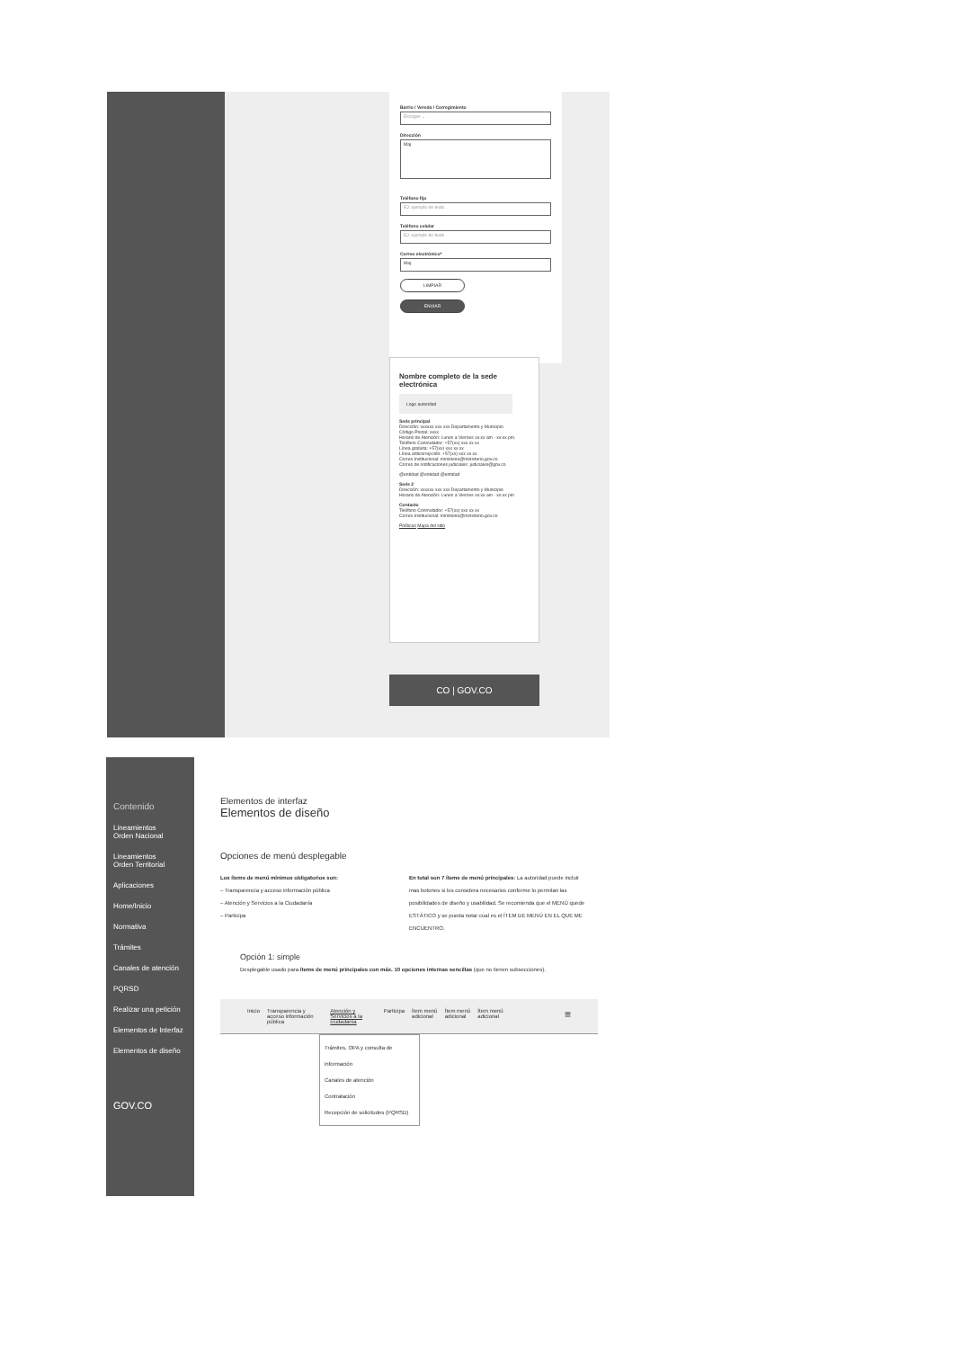Barrio / Vereda / Corregimiento
Escoger ⌄
Dirección
Maj
Teléfono fijo
EJ: ejemplo de texto
Teléfono celular
EJ: ejemplo de texto
Correo electrónico*
Maj
LIMPIAR
ENVIAR
Nombre completo de la sede electrónica
Logo autoridad
Sede principal
Dirección: xxxxxx xxx xxx Departamento y Municipio
Código Postal: xxxx
Horario de Atención: Lunes a Viernes xx:xx am - xx:xx pm.
Teléfono Conmutador: +57(xx) xxx xx xx
Línea gratuita: +57(xx) xxx xx xx
Línea anticorrupción: +57(xx) xxx xx xx
Correo Institucional: ministerio@ministerio.gov.co
Correo de notificaciones judiciales: judiciales@gov.co
@entidad @entidad @entidad
Sede 2
Dirección: xxxxxx xxx xxx Departamento y Municipio
Horario de Atención: Lunes a Viernes xx:xx am - xx:xx pm
Contacto
Teléfono Conmutador: +57(xx) xxx xx xx
Correo Institucional: ministerio@ministerio.gov.co
Políticas Mapa del sitio
CO | GOV.CO
Contenido
Lineamientos
Orden Nacional
Lineamientos
Orden Territorial
Aplicaciones
Home/Inicio
Normativa
Trámites
Canales de atención
PQRSD
Realizar una petición
Elementos de Interfaz
Elementos de diseño
GOV.CO
Elementos de interfaz
Elementos de diseño
Opciones de menú desplegable
Los ítems de menú mínimos obligatorios son:
– Transparencia y acceso información pública
– Atención y Servicios a la Ciudadanía
– Participa
En total son 7 ítems de menú principales: La autoridad puede incluir mas botones si los considera necesarios conforme lo permitan las posibilidades de diseño y usabilidad. Se recomienda que el MENÚ quede ESTÁTICO y se pueda notar cual es el ÍTEM DE MENÚ EN EL QUE ME ENCUENTRO.
Opción 1: simple
Desplegable usado para ítems de menú principales con máx. 10 opciones internas sencillas (que no tienen subsecciones).
Inicio Transparencia y acceso información pública Atención y Servicios a la ciudadanía Participa Ítem menú adicional Ítem menú adicional Ítem menú adicional ≡
Trámites, OPA y consulta de información
Canales de atención
Contratación
Recepción de solicitudes (PQRSD)